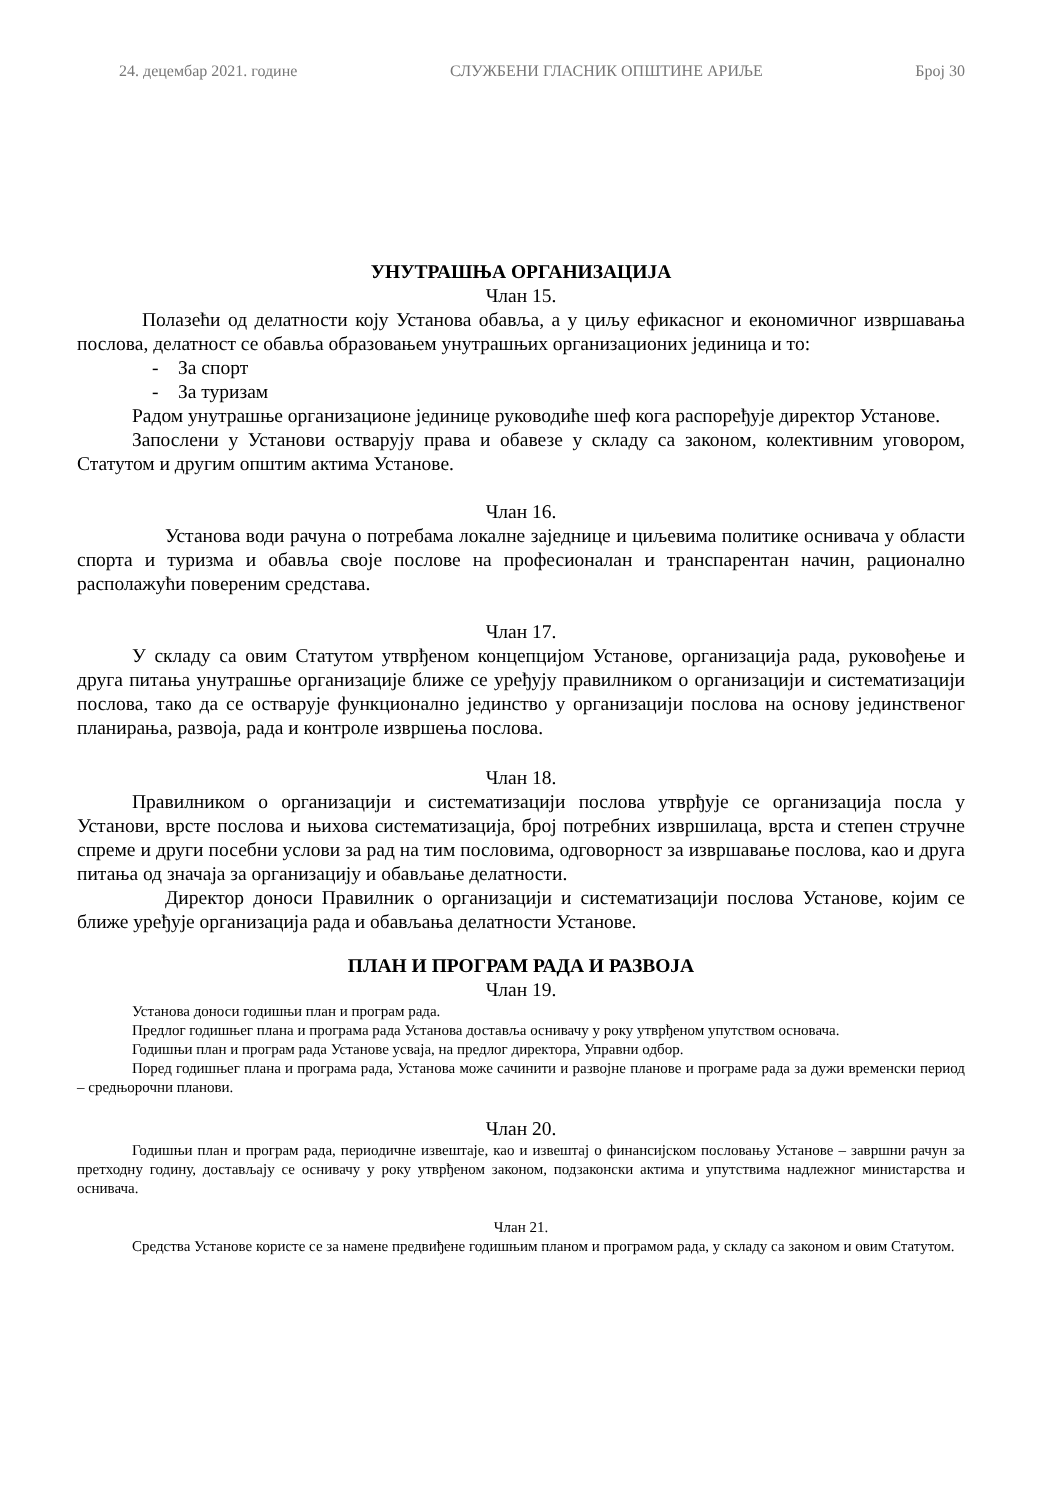24. децембар 2021. године СЛУЖБЕНИ ГЛАСНИК ОПШТИНЕ АРИЉЕ Број 30
УНУТРАШЊА ОРГАНИЗАЦИЈА
Члан 15.
Полазећи од делатности коју Установа обавља, а у циљу ефикасног и економичног извршавања послова, делатност се обавља образовањем унутрашњих организационих јединица и то:
- За спорт
- За туризам
Радом унутрашње организационе јединице руководиће шеф кога распоређује директор Установе.
Запослени у Установи остварују права и обавезе у складу са законом, колективним уговором, Статутом и другим општим актима Установе.
Члан 16.
Установа води рачуна о потребама локалне заједнице и циљевима политике оснивача у области спорта и туризма и обавља своје послове на професионалан и транспарентан начин, рационално располажући повереним средстава.
Члан 17.
У складу са овим Статутом утврђеном концепцијом Установе, организација рада, руковођење и друга питања унутрашње организације ближе се уређују правилником о организацији и систематизацији послова, тако да се остварује функционално јединство у организацији послова на основу јединственог планирања, развоја, рада и контроле извршења послова.
Члан 18.
Правилником о организацији и систематизацији послова утврђује се организација посла у Установи, врсте послова и њихова систематизација, број потребних извршилаца, врста и степен стручне спреме и други посебни услови за рад на тим пословима, одговорност за извршавање послова, као и друга питања од значаја за организацију и обављање делатности.
Директор доноси Правилник о организацији и систематизацији послова Установе, којим се ближе уређује организација рада и обављања делатности Установе.
ПЛАН И ПРОГРАМ РАДА И РАЗВОЈА
Члан 19.
Установа доноси годишњи план и програм рада.
Предлог годишњег плана и програма рада Установа доставља оснивачу у року утврђеном упутством основача.
Годишњи план и програм рада Установе усваја, на предлог директора, Управни одбор.
Поред годишњег плана и програма рада, Установа може сачинити и развојне планове и програме рада за дужи временски период – средњорочни планови.
Члан 20.
Годишњи план и програм рада, периодичне извештаје, као и извештај о финансијском пословању Установе – завршни рачун за претходну годину, достављају се оснивачу у року утврђеном законом, подзаконски актима и упутствима надлежног министарства и оснивача.
Члан 21.
Средства Установе користе се за намене предвиђене годишњим планом и програмом рада, у складу са законом и овим Статутом.